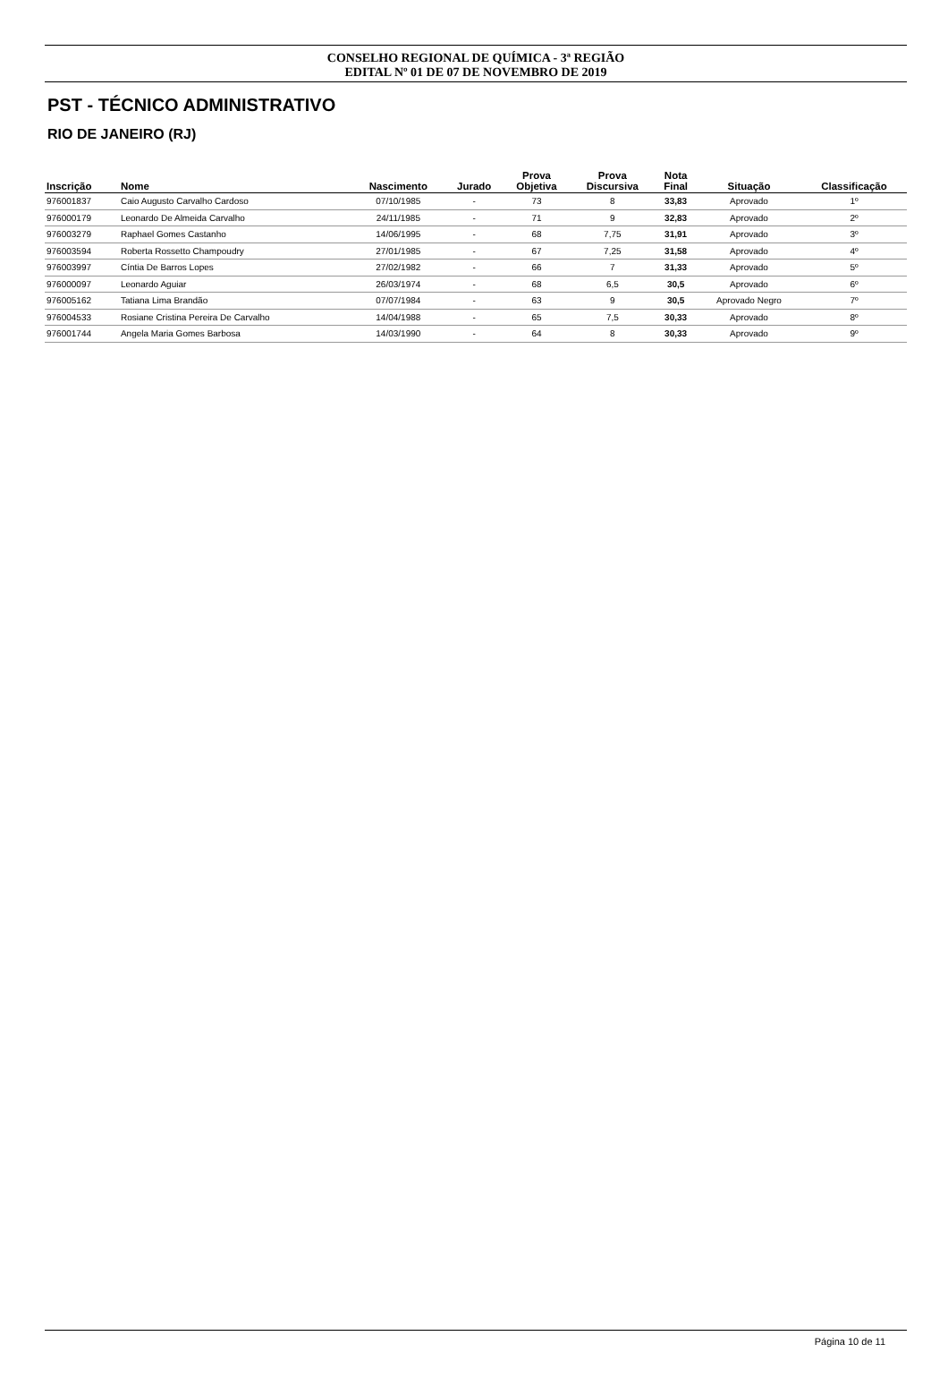CONSELHO REGIONAL DE QUÍMICA - 3ª REGIÃO
EDITAL Nº 01 DE 07 DE NOVEMBRO DE 2019
PST - TÉCNICO ADMINISTRATIVO
RIO DE JANEIRO (RJ)
| Inscrição | Nome | Nascimento | Jurado | Prova Objetiva | Prova Discursiva | Nota Final | Situação | Classificação |
| --- | --- | --- | --- | --- | --- | --- | --- | --- |
| 976001837 | Caio Augusto Carvalho Cardoso | 07/10/1985 | - | 73 | 8 | 33,83 | Aprovado | 1º |
| 976000179 | Leonardo De Almeida Carvalho | 24/11/1985 | - | 71 | 9 | 32,83 | Aprovado | 2º |
| 976003279 | Raphael Gomes Castanho | 14/06/1995 | - | 68 | 7,75 | 31,91 | Aprovado | 3º |
| 976003594 | Roberta Rossetto Champoudry | 27/01/1985 | - | 67 | 7,25 | 31,58 | Aprovado | 4º |
| 976003997 | Cíntia De Barros Lopes | 27/02/1982 | - | 66 | 7 | 31,33 | Aprovado | 5º |
| 976000097 | Leonardo Aguiar | 26/03/1974 | - | 68 | 6,5 | 30,5 | Aprovado | 6º |
| 976005162 | Tatiana Lima Brandão | 07/07/1984 | - | 63 | 9 | 30,5 | Aprovado Negro | 7º |
| 976004533 | Rosiane Cristina Pereira De Carvalho | 14/04/1988 | - | 65 | 7,5 | 30,33 | Aprovado | 8º |
| 976001744 | Angela Maria Gomes Barbosa | 14/03/1990 | - | 64 | 8 | 30,33 | Aprovado | 9º |
Página 10 de 11